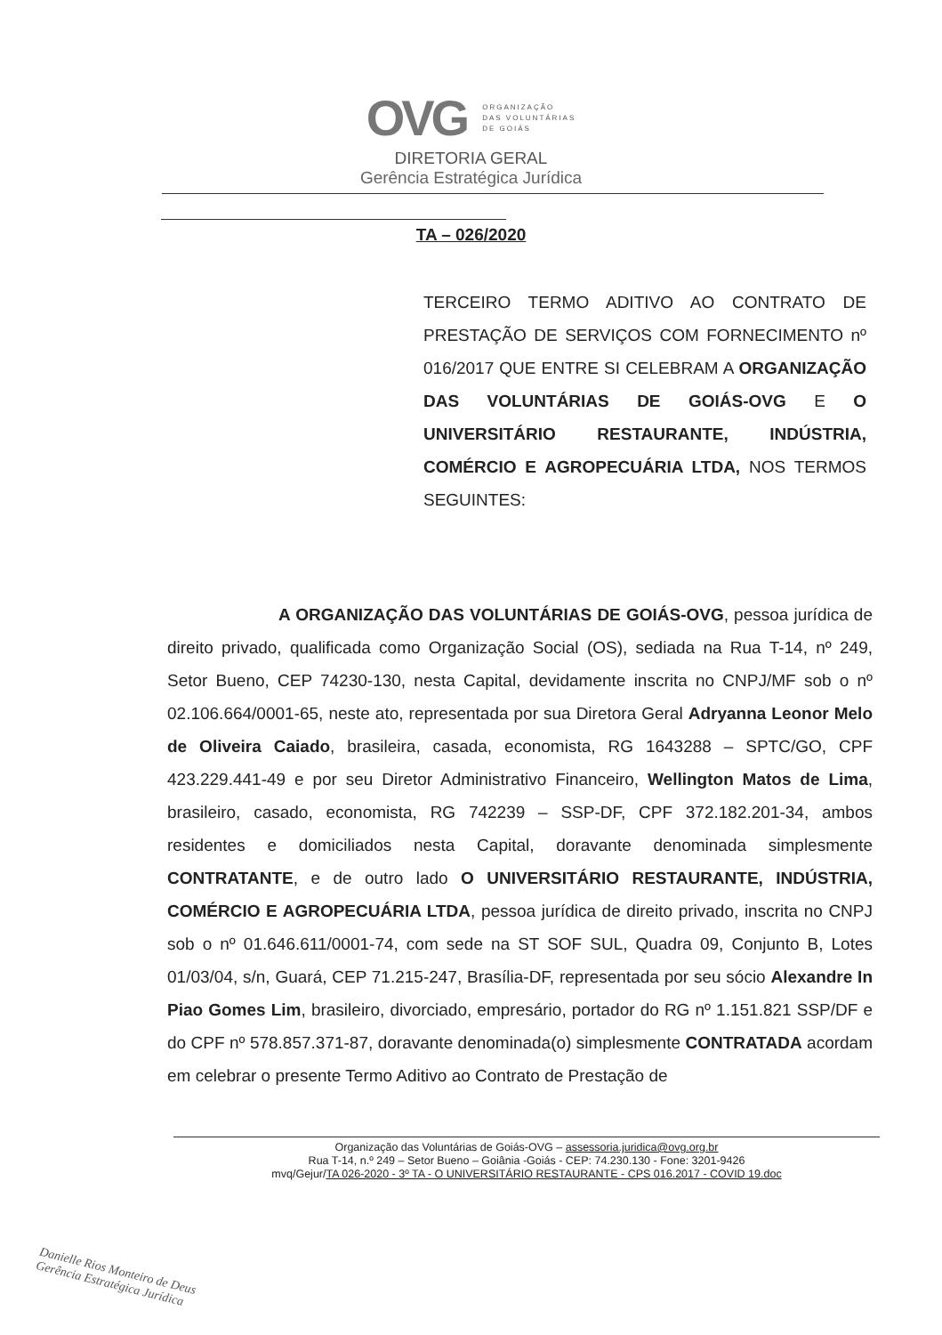OVG
ORGANIZAÇÃO
DAS VOLUNTÁRIAS
DE GOIÁS
DIRETORIA GERAL
Gerência Estratégica Jurídica
TA – 026/2020
TERCEIRO TERMO ADITIVO AO CONTRATO DE PRESTAÇÃO DE SERVIÇOS COM FORNECIMENTO nº 016/2017 QUE ENTRE SI CELEBRAM A ORGANIZAÇÃO DAS VOLUNTÁRIAS DE GOIÁS-OVG E O UNIVERSITÁRIO RESTAURANTE, INDÚSTRIA, COMÉRCIO E AGROPECUÁRIA LTDA, NOS TERMOS SEGUINTES:
A ORGANIZAÇÃO DAS VOLUNTÁRIAS DE GOIÁS-OVG, pessoa jurídica de direito privado, qualificada como Organização Social (OS), sediada na Rua T-14, nº 249, Setor Bueno, CEP 74230-130, nesta Capital, devidamente inscrita no CNPJ/MF sob o nº 02.106.664/0001-65, neste ato, representada por sua Diretora Geral Adryanna Leonor Melo de Oliveira Caiado, brasileira, casada, economista, RG 1643288 – SPTC/GO, CPF 423.229.441-49 e por seu Diretor Administrativo Financeiro, Wellington Matos de Lima, brasileiro, casado, economista, RG 742239 – SSP-DF, CPF 372.182.201-34, ambos residentes e domiciliados nesta Capital, doravante denominada simplesmente CONTRATANTE, e de outro lado O UNIVERSITÁRIO RESTAURANTE, INDÚSTRIA, COMÉRCIO E AGROPECUÁRIA LTDA, pessoa jurídica de direito privado, inscrita no CNPJ sob o nº 01.646.611/0001-74, com sede na ST SOF SUL, Quadra 09, Conjunto B, Lotes 01/03/04, s/n, Guará, CEP 71.215-247, Brasília-DF, representada por seu sócio Alexandre In Piao Gomes Lim, brasileiro, divorciado, empresário, portador do RG nº 1.151.821 SSP/DF e do CPF nº 578.857.371-87, doravante denominada(o) simplesmente CONTRATADA acordam em celebrar o presente Termo Aditivo ao Contrato de Prestação de
Organização das Voluntárias de Goiás-OVG – assessoria.juridica@ovg.org.br
Rua T-14, n.º 249 – Setor Bueno – Goiânia -Goiás - CEP: 74.230.130 - Fone: 3201-9426
mvq/Gejur/TA 026-2020 - 3º TA - O UNIVERSITÁRIO RESTAURANTE - CPS 016.2017 - COVID 19.doc
Danielle Rios Monteiro de Deus
Gerência Estratégica Jurídica